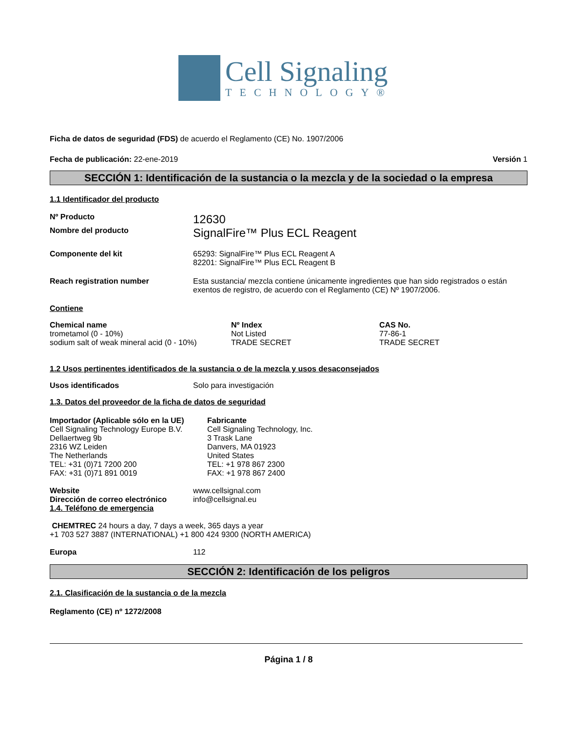Cell Signaling
TECHNOLOGY®
Ficha de datos de seguridad (FDS) de acuerdo el Reglamento (CE) No. 1907/2006
Fecha de publicación: 22-ene-2019 Versión 1
SECCIÓN 1: Identificación de la sustancia o la mezcla y de la sociedad o la empresa
1.1 Identificador del producto
Nº Producto
12630
Nombre del producto
SignalFire™ Plus ECL Reagent
Componente del kit 65293: SignalFire™ Plus ECL Reagent A
82201: SignalFire™ Plus ECL Reagent B
Reach registration number Esta sustancia/ mezcla contiene únicamente ingredientes que han sido registrados o están exentos de registro, de acuerdo con el Reglamento (CE) Nº 1907/2006.
Contiene
| Chemical name | Nº Index | CAS No. |
| --- | --- | --- |
| trometamol (0 - 10%) | Not Listed | 77-86-1 |
| sodium salt of weak mineral acid (0 - 10%) | TRADE SECRET | TRADE SECRET |
1.2 Usos pertinentes identificados de la sustancia o de la mezcla y usos desaconsejados
Usos identificados Solo para investigación
1.3. Datos del proveedor de la ficha de datos de seguridad
Importador (Aplicable sólo en la UE)
Cell Signaling Technology Europe B.V.
Dellaertweg 9b
2316 WZ Leiden
The Netherlands
TEL: +31 (0)71 7200 200
FAX: +31 (0)71 891 0019
Fabricante
Cell Signaling Technology, Inc.
3 Trask Lane
Danvers, MA 01923
United States
TEL: +1 978 867 2300
FAX: +1 978 867 2400
Website
Dirección de correo electrónico
www.cellsignal.com
info@cellsignal.eu
1.4. Teléfono de emergencia
CHEMTREC 24 hours a day, 7 days a week, 365 days a year
+1 703 527 3887 (INTERNATIONAL) +1 800 424 9300 (NORTH AMERICA)
Europa 112
SECCIÓN 2: Identificación de los peligros
2.1. Clasificación de la sustancia o de la mezcla
Reglamento (CE) nº 1272/2008
Página 1 / 8